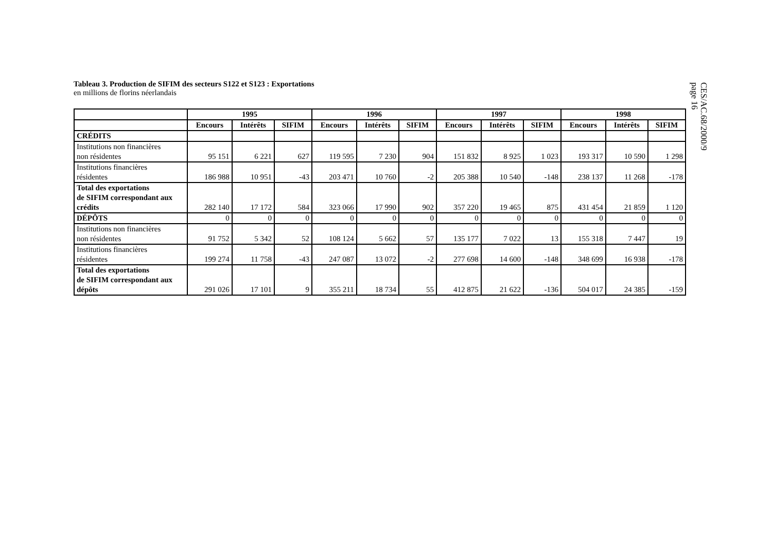CES/AC.68/2000/9
page 16
Tableau 3. Production de SIFIM des secteurs S122 et S123 : Exportations
en millions de florins néerlandais
| | 1995 | | | 1996 | | | 1997 | | | 1998 | | |
| --- | --- | --- | --- | --- | --- | --- | --- | --- | --- | --- | --- | --- |
| | Encours | Intérêts | SIFIM | Encours | Intérêts | SIFIM | Encours | Intérêts | SIFIM | Encours | Intérêts | SIFIM |
| CRÉDITS | | | | | | | | | | | | |
| Institutions non financières non résidentes | 95 151 | 6 221 | 627 | 119 595 | 7 230 | 904 | 151 832 | 8 925 | 1 023 | 193 317 | 10 590 | 1 298 |
| Institutions financières résidentes | 186 988 | 10 951 | -43 | 203 471 | 10 760 | -2 | 205 388 | 10 540 | -148 | 238 137 | 11 268 | -178 |
| Total des exportations de SIFIM correspondant aux crédits | 282 140 | 17 172 | 584 | 323 066 | 17 990 | 902 | 357 220 | 19 465 | 875 | 431 454 | 21 859 | 1 120 |
| DÉPÔTS | 0 | 0 | 0 | 0 | 0 | 0 | 0 | 0 | 0 | 0 | 0 | 0 |
| Institutions non financières non résidentes | 91 752 | 5 342 | 52 | 108 124 | 5 662 | 57 | 135 177 | 7 022 | 13 | 155 318 | 7 447 | 19 |
| Institutions financières résidentes | 199 274 | 11 758 | -43 | 247 087 | 13 072 | -2 | 277 698 | 14 600 | -148 | 348 699 | 16 938 | -178 |
| Total des exportations de SIFIM correspondant aux dépôts | 291 026 | 17 101 | 9 | 355 211 | 18 734 | 55 | 412 875 | 21 622 | -136 | 504 017 | 24 385 | -159 |